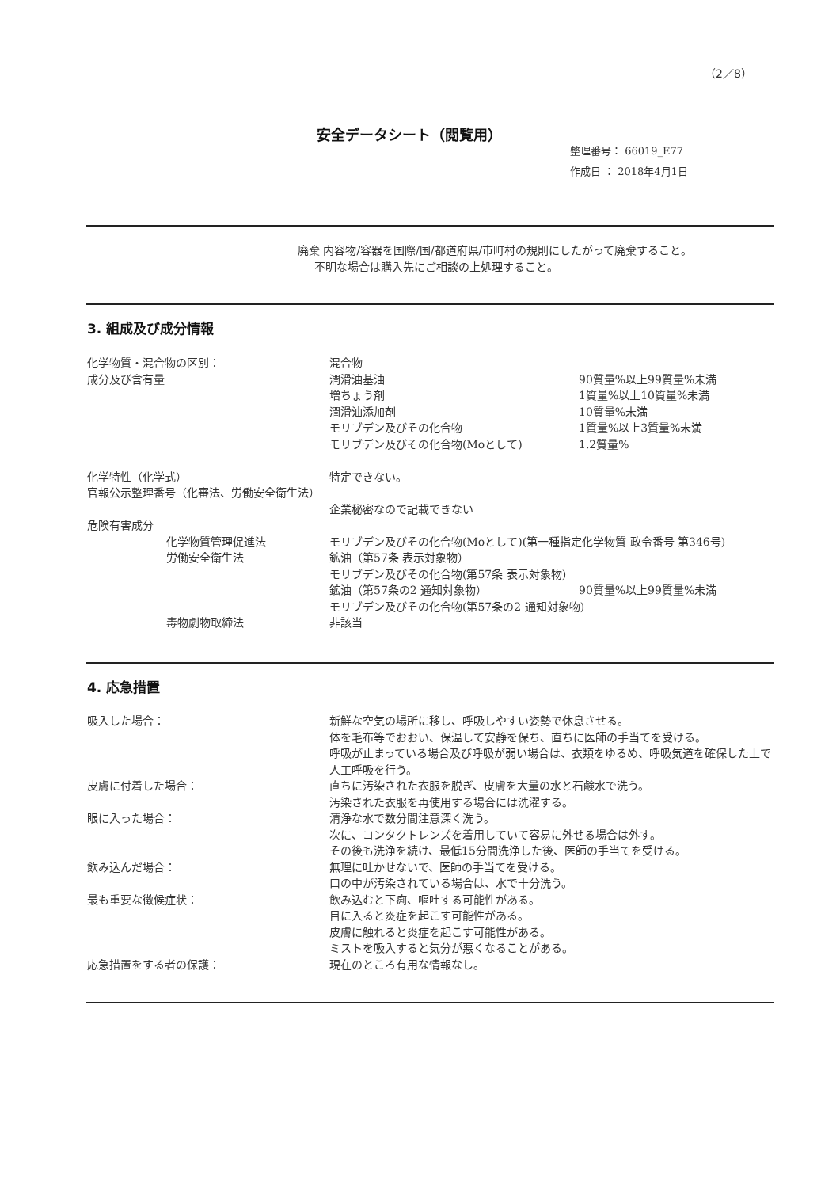（2／8）
安全データシート（閲覧用）
整理番号： 66019_E77
作成日 ： 2018年4月1日
廃棄 内容物/容器を国際/国/都道府県/市町村の規則にしたがって廃棄すること。
  不明な場合は購入先にご相談の上処理すること。
3. 組成及び成分情報
化学物質・混合物の区別： 混合物
成分及び含有量 潤滑油基油 90質量%以上99質量%未満
増ちょう剤 1質量%以上10質量%未満
潤滑油添加剤 10質量%未満
モリブデン及びその化合物 1質量%以上3質量%未満
モリブデン及びその化合物(Moとして) 1.2質量%
化学特性（化学式） 特定できない。
官報公示整理番号（化審法、労働安全衛生法）
企業秘密なので記載できない
危険有害成分
化学物質管理促進法 モリブデン及びその化合物(Moとして)(第一種指定化学物質 政令番号 第346号)
労働安全衛生法 鉱油（第57条 表示対象物）
モリブデン及びその化合物(第57条 表示対象物)
鉱油（第57条の2 通知対象物） 90質量%以上99質量%未満
モリブデン及びその化合物(第57条の2 通知対象物)
毒物劇物取締法 非該当
4. 応急措置
吸入した場合： 新鮮な空気の場所に移し、呼吸しやすい姿勢で休息させる。
体を毛布等でおおい、保温して安静を保ち、直ちに医師の手当てを受ける。
呼吸が止まっている場合及び呼吸が弱い場合は、衣類をゆるめ、呼吸気道を確保した上で人工呼吸を行う。
皮膚に付着した場合： 直ちに汚染された衣服を脱ぎ、皮膚を大量の水と石鹸水で洗う。
汚染された衣服を再使用する場合には洗濯する。
眼に入った場合： 清浄な水で数分間注意深く洗う。
次に、コンタクトレンズを着用していて容易に外せる場合は外す。
その後も洗浄を続け、最低15分間洗浄した後、医師の手当てを受ける。
飲み込んだ場合： 無理に吐かせないで、医師の手当てを受ける。
口の中が汚染されている場合は、水で十分洗う。
最も重要な徴候症状： 飲み込むと下痢、嘔吐する可能性がある。
目に入ると炎症を起こす可能性がある。
皮膚に触れると炎症を起こす可能性がある。
ミストを吸入すると気分が悪くなることがある。
応急措置をする者の保護： 現在のところ有用な情報なし。